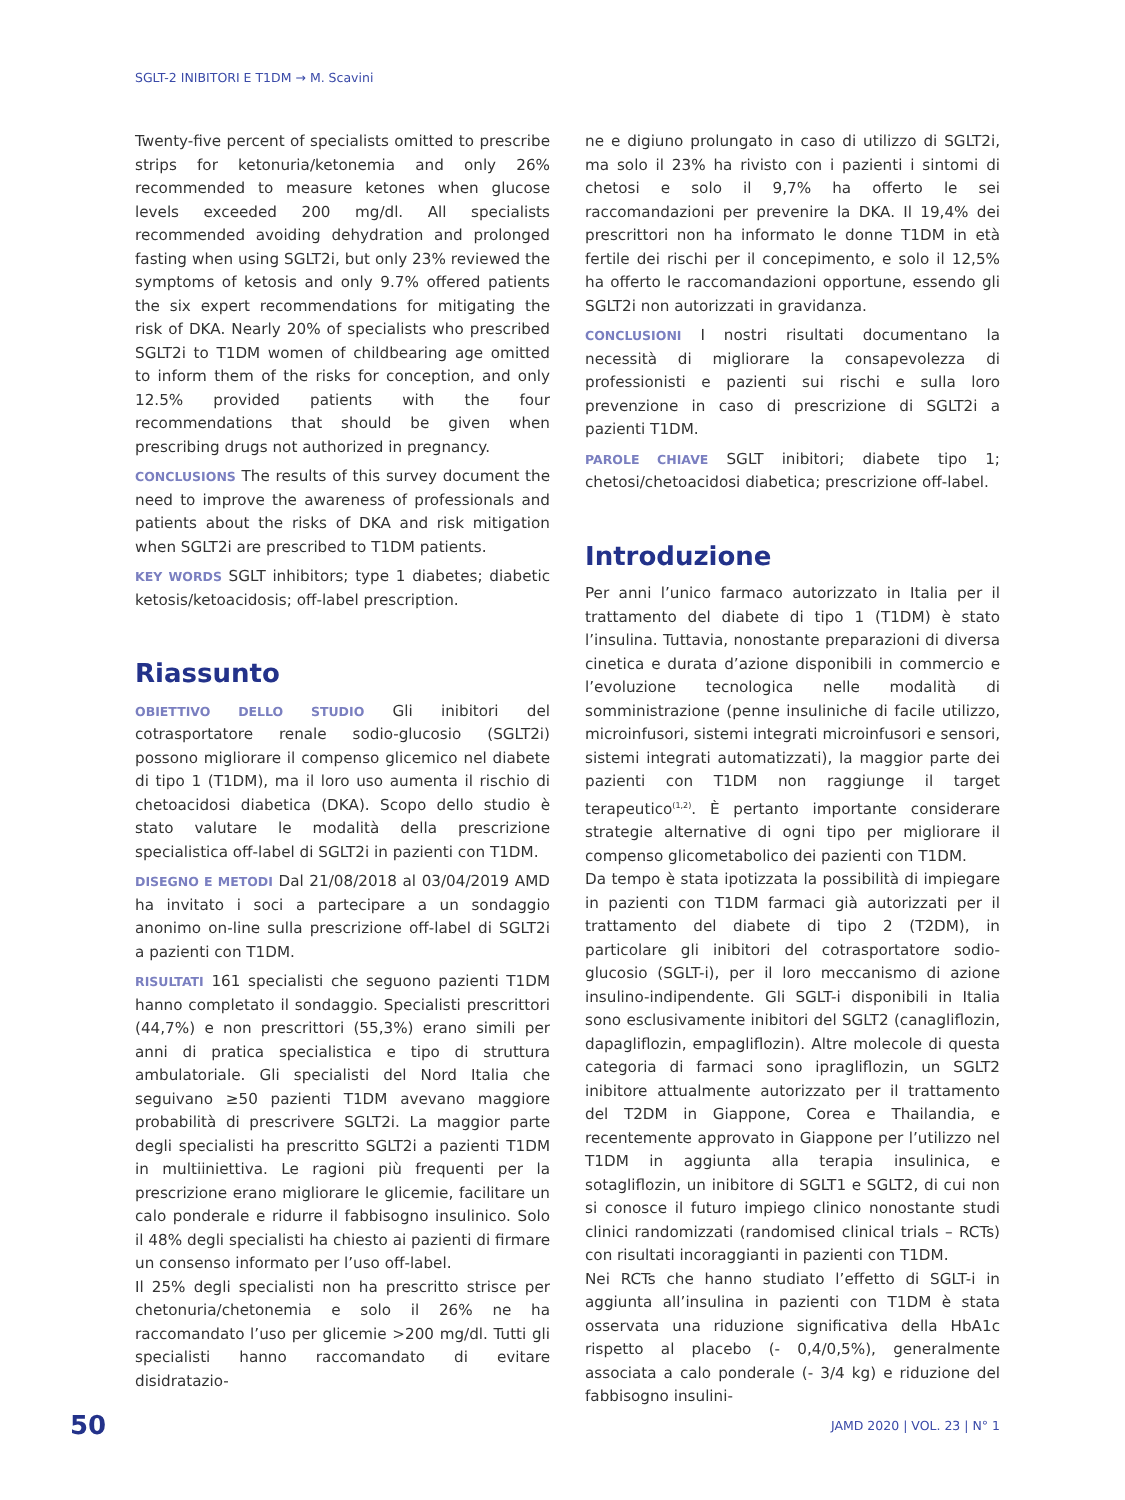SGLT-2 INIBITORI E T1DM → M. Scavini
Twenty-five percent of specialists omitted to prescribe strips for ketonuria/ketonemia and only 26% recommended to measure ketones when glucose levels exceeded 200 mg/dl. All specialists recommended avoiding dehydration and prolonged fasting when using SGLT2i, but only 23% reviewed the symptoms of ketosis and only 9.7% offered patients the six expert recommendations for mitigating the risk of DKA. Nearly 20% of specialists who prescribed SGLT2i to T1DM women of childbearing age omitted to inform them of the risks for conception, and only 12.5% provided patients with the four recommendations that should be given when prescribing drugs not authorized in pregnancy.
CONCLUSIONS The results of this survey document the need to improve the awareness of professionals and patients about the risks of DKA and risk mitigation when SGLT2i are prescribed to T1DM patients.
KEY WORDS SGLT inhibitors; type 1 diabetes; diabetic ketosis/ketoacidosis; off-label prescription.
Riassunto
OBIETTIVO DELLO STUDIO Gli inibitori del cotrasportatore renale sodio-glucosio (SGLT2i) possono migliorare il compenso glicemico nel diabete di tipo 1 (T1DM), ma il loro uso aumenta il rischio di chetoacidosi diabetica (DKA). Scopo dello studio è stato valutare le modalità della prescrizione specialistica off-label di SGLT2i in pazienti con T1DM.
DISEGNO E METODI Dal 21/08/2018 al 03/04/2019 AMD ha invitato i soci a partecipare a un sondaggio anonimo on-line sulla prescrizione off-label di SGLT2i a pazienti con T1DM.
RISULTATI 161 specialisti che seguono pazienti T1DM hanno completato il sondaggio. Specialisti prescrittori (44,7%) e non prescrittori (55,3%) erano simili per anni di pratica specialistica e tipo di struttura ambulatoriale. Gli specialisti del Nord Italia che seguivano ≥50 pazienti T1DM avevano maggiore probabilità di prescrivere SGLT2i. La maggior parte degli specialisti ha prescritto SGLT2i a pazienti T1DM in multiiniettiva. Le ragioni più frequenti per la prescrizione erano migliorare le glicemie, facilitare un calo ponderale e ridurre il fabbisogno insulinico. Solo il 48% degli specialisti ha chiesto ai pazienti di firmare un consenso informato per l’uso off-label.
Il 25% degli specialisti non ha prescritto strisce per chetonuria/chetonemia e solo il 26% ne ha raccomandato l’uso per glicemie >200 mg/dl. Tutti gli specialisti hanno raccomandato di evitare disidratazio-
ne e digiuno prolungato in caso di utilizzo di SGLT2i, ma solo il 23% ha rivisto con i pazienti i sintomi di chetosi e solo il 9,7% ha offerto le sei raccomandazioni per prevenire la DKA. Il 19,4% dei prescrittori non ha informato le donne T1DM in età fertile dei rischi per il concepimento, e solo il 12,5% ha offerto le raccomandazioni opportune, essendo gli SGLT2i non autorizzati in gravidanza.
CONCLUSIONI I nostri risultati documentano la necessità di migliorare la consapevolezza di professionisti e pazienti sui rischi e sulla loro prevenzione in caso di prescrizione di SGLT2i a pazienti T1DM.
PAROLE CHIAVE SGLT inibitori; diabete tipo 1; chetosi/chetoacidosi diabetica; prescrizione off-label.
Introduzione
Per anni l’unico farmaco autorizzato in Italia per il trattamento del diabete di tipo 1 (T1DM) è stato l’insulina. Tuttavia, nonostante preparazioni di diversa cinetica e durata d’azione disponibili in commercio e l’evoluzione tecnologica nelle modalità di somministrazione (penne insuliniche di facile utilizzo, microinfusori, sistemi integrati microinfusori e sensori, sistemi integrati automatizzati), la maggior parte dei pazienti con T1DM non raggiunge il target terapeutico<sup>(1,2)</sup>. È pertanto importante considerare strategie alternative di ogni tipo per migliorare il compenso glicometabolico dei pazienti con T1DM.
Da tempo è stata ipotizzata la possibilità di impiegare in pazienti con T1DM farmaci già autorizzati per il trattamento del diabete di tipo 2 (T2DM), in particolare gli inibitori del cotrasportatore sodio-glucosio (SGLT-i), per il loro meccanismo di azione insulino-indipendente. Gli SGLT-i disponibili in Italia sono esclusivamente inibitori del SGLT2 (canagliflozin, dapagliflozin, empagliflozin). Altre molecole di questa categoria di farmaci sono ipragliflozin, un SGLT2 inibitore attualmente autorizzato per il trattamento del T2DM in Giappone, Corea e Thailandia, e recentemente approvato in Giappone per l’utilizzo nel T1DM in aggiunta alla terapia insulinica, e sotagliflozin, un inibitore di SGLT1 e SGLT2, di cui non si conosce il futuro impiego clinico nonostante studi clinici randomizzati (randomised clinical trials – RCTs) con risultati incoraggianti in pazienti con T1DM.
Nei RCTs che hanno studiato l’effetto di SGLT-i in aggiunta all’insulina in pazienti con T1DM è stata osservata una riduzione significativa della HbA1c rispetto al placebo (- 0,4/0,5%), generalmente associata a calo ponderale (- 3/4 kg) e riduzione del fabbisogno insulini-
50 JAMD 2020 | VOL. 23 | N° 1